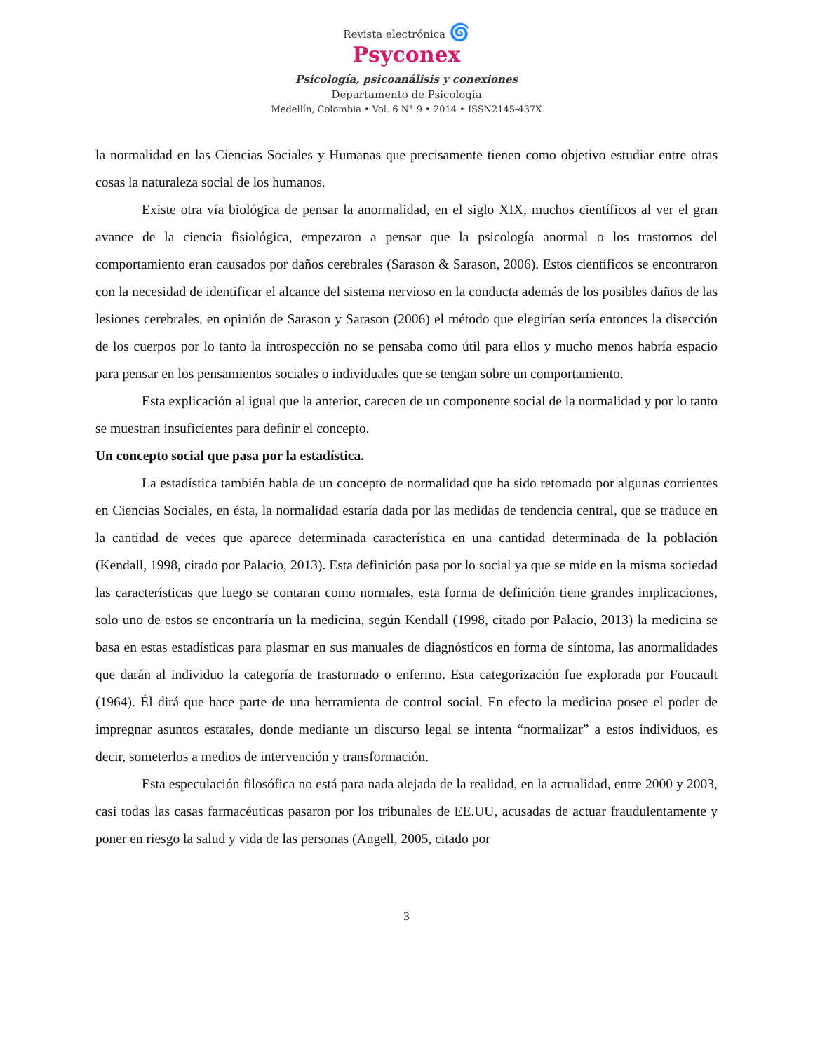Revista electrónica 🌀
Psyconex
Psicología, psicoanálisis y conexiones
Departamento de Psicología
Medellín, Colombia • Vol. 6 N° 9 • 2014 • ISSN2145-437X
la normalidad en las Ciencias Sociales y Humanas que precisamente tienen como objetivo estudiar entre otras cosas la naturaleza social de los humanos.
Existe otra vía biológica de pensar la anormalidad, en el siglo XIX, muchos científicos al ver el gran avance de la ciencia fisiológica, empezaron a pensar que la psicología anormal o los trastornos del comportamiento eran causados por daños cerebrales (Sarason & Sarason, 2006). Estos científicos se encontraron con la necesidad de identificar el alcance del sistema nervioso en la conducta además de los posibles daños de las lesiones cerebrales, en opinión de Sarason y Sarason (2006) el método que elegirían sería entonces la disección de los cuerpos por lo tanto la introspección no se pensaba como útil para ellos y mucho menos habría espacio para pensar en los pensamientos sociales o individuales que se tengan sobre un comportamiento.
Esta explicación al igual que la anterior, carecen de un componente social de la normalidad y por lo tanto se muestran insuficientes para definir el concepto.
Un concepto social que pasa por la estadística.
La estadística también habla de un concepto de normalidad que ha sido retomado por algunas corrientes en Ciencias Sociales, en ésta, la normalidad estaría dada por las medidas de tendencia central, que se traduce en la cantidad de veces que aparece determinada característica en una cantidad determinada de la población (Kendall, 1998, citado por Palacio, 2013). Esta definición pasa por lo social ya que se mide en la misma sociedad las características que luego se contaran como normales, esta forma de definición tiene grandes implicaciones, solo uno de estos se encontraría un la medicina, según Kendall (1998, citado por Palacio, 2013) la medicina se basa en estas estadísticas para plasmar en sus manuales de diagnósticos en forma de síntoma, las anormalidades que darán al individuo la categoría de trastornado o enfermo. Esta categorización fue explorada por Foucault (1964). Él dirá que hace parte de una herramienta de control social. En efecto la medicina posee el poder de impregnar asuntos estatales, donde mediante un discurso legal se intenta “normalizar” a estos individuos, es decir, someterlos a medios de intervención y transformación.
Esta especulación filosófica no está para nada alejada de la realidad, en la actualidad, entre 2000 y 2003, casi todas las casas farmacéuticas pasaron por los tribunales de EE.UU, acusadas de actuar fraudulentamente y poner en riesgo la salud y vida de las personas (Angell, 2005, citado por
3